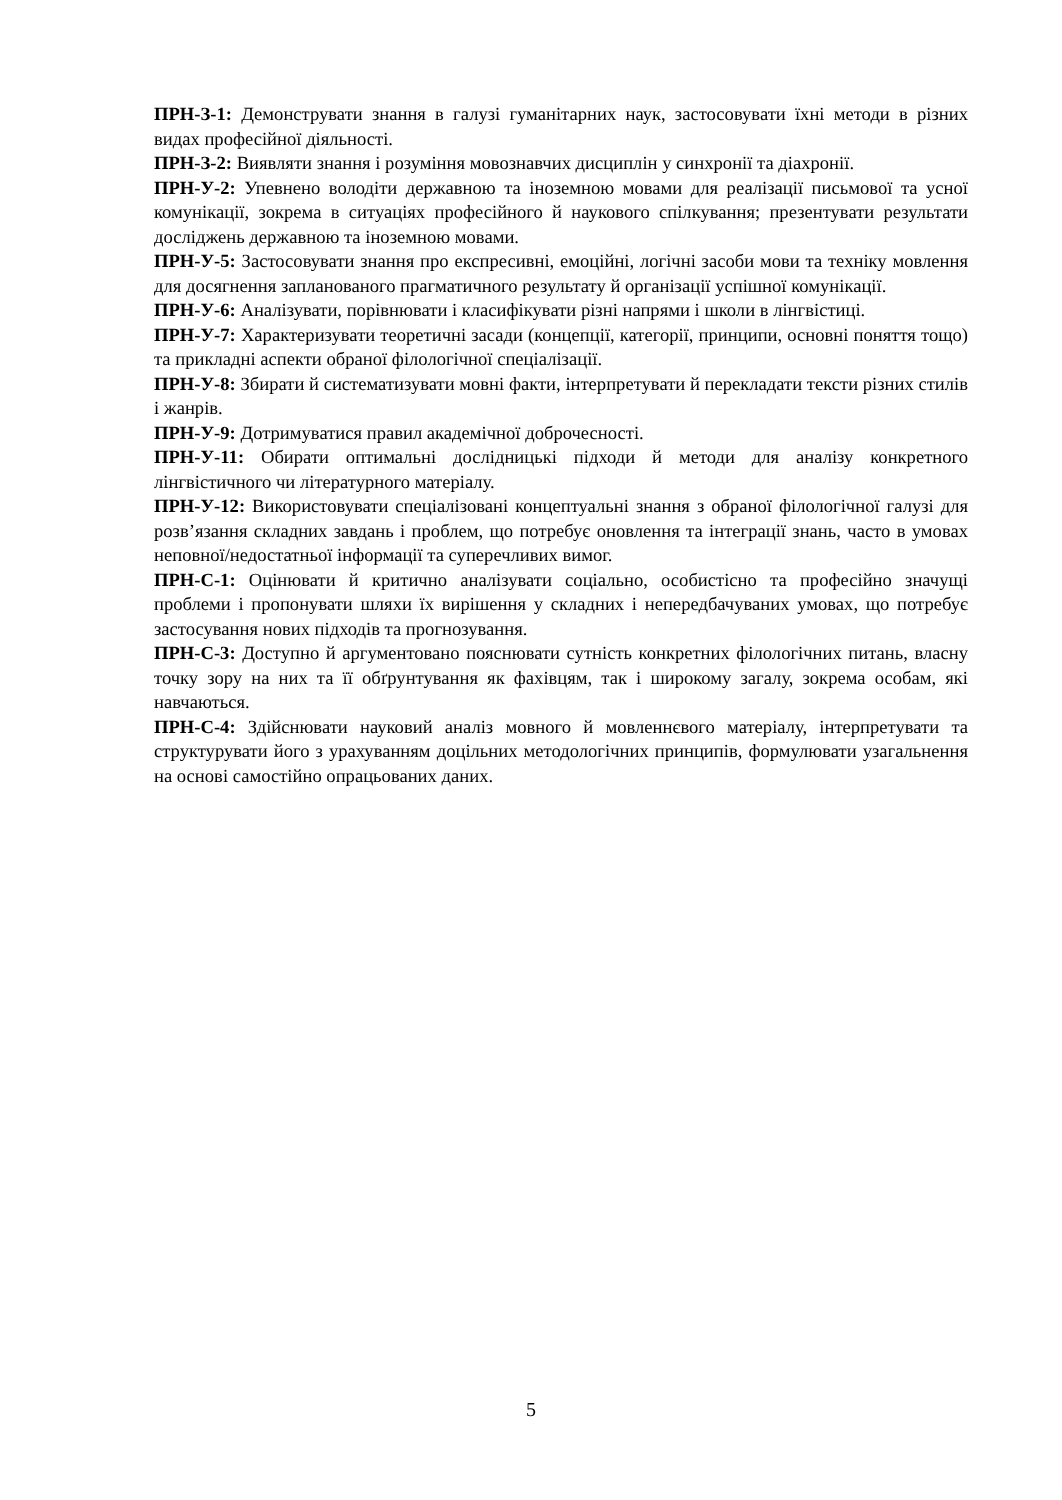ПРН-З-1: Демонструвати знання в галузі гуманітарних наук, застосовувати їхні методи в різних видах професійної діяльності.
ПРН-З-2: Виявляти знання і розуміння мовознавчих дисциплін у синхронії та діахронії.
ПРН-У-2: Упевнено володіти державною та іноземною мовами для реалізації письмової та усної комунікації, зокрема в ситуаціях професійного й наукового спілкування; презентувати результати досліджень державною та іноземною мовами.
ПРН-У-5: Застосовувати знання про експресивні, емоційні, логічні засоби мови та техніку мовлення для досягнення запланованого прагматичного результату й організації успішної комунікації.
ПРН-У-6: Аналізувати, порівнювати і класифікувати різні напрями і школи в лінгвістиці.
ПРН-У-7: Характеризувати теоретичні засади (концепції, категорії, принципи, основні поняття тощо) та прикладні аспекти обраної філологічної спеціалізації.
ПРН-У-8: Збирати й систематизувати мовні факти, інтерпретувати й перекладати тексти різних стилів і жанрів.
ПРН-У-9: Дотримуватися правил академічної доброчесності.
ПРН-У-11: Обирати оптимальні дослідницькі підходи й методи для аналізу конкретного лінгвістичного чи літературного матеріалу.
ПРН-У-12: Використовувати спеціалізовані концептуальні знання з обраної філологічної галузі для розв’язання складних завдань і проблем, що потребує оновлення та інтеграції знань, часто в умовах неповної/недостатньої інформації та суперечливих вимог.
ПРН-С-1: Оцінювати й критично аналізувати соціально, особистісно та професійно значущі проблеми і пропонувати шляхи їх вирішення у складних і непередбачуваних умовах, що потребує застосування нових підходів та прогнозування.
ПРН-С-3: Доступно й аргументовано пояснювати сутність конкретних філологічних питань, власну точку зору на них та її обґрунтування як фахівцям, так і широкому загалу, зокрема особам, які навчаються.
ПРН-С-4: Здійснювати науковий аналіз мовного й мовленнєвого матеріалу, інтерпретувати та структурувати його з урахуванням доцільних методологічних принципів, формулювати узагальнення на основі самостійно опрацьованих даних.
5